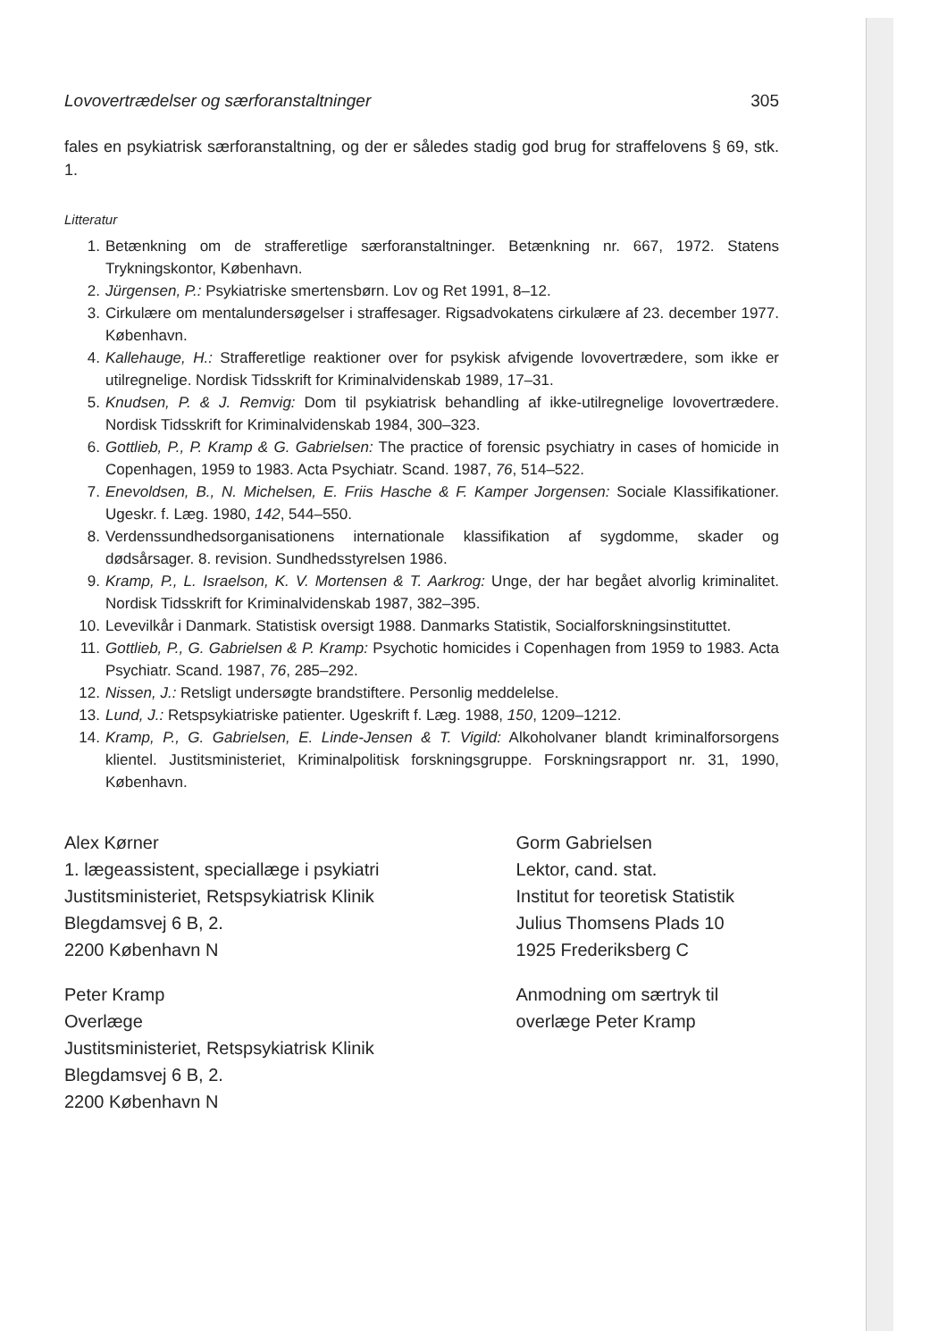Lovovertrædelser og særforanstaltninger 305
fales en psykiatrisk særforanstaltning, og der er således stadig god brug for straffelovens § 69, stk. 1.
Litteratur
1. Betænkning om de strafferetlige særforanstaltninger. Betænkning nr. 667, 1972. Statens Trykningskontor, København.
2. Jürgensen, P.: Psykiatriske smertensbørn. Lov og Ret 1991, 8–12.
3. Cirkulære om mentalundersøgelser i straffesager. Rigsadvokatens cirkulære af 23. december 1977. København.
4. Kallehauge, H.: Strafferetlige reaktioner over for psykisk afvigende lovovertrædere, som ikke er utilregnelige. Nordisk Tidsskrift for Kriminalvidenskab 1989, 17–31.
5. Knudsen, P. & J. Remvig: Dom til psykiatrisk behandling af ikke-utilregnelige lovovertrædere. Nordisk Tidsskrift for Kriminalvidenskab 1984, 300–323.
6. Gottlieb, P., P. Kramp & G. Gabrielsen: The practice of forensic psychiatry in cases of homicide in Copenhagen, 1959 to 1983. Acta Psychiatr. Scand. 1987, 76, 514–522.
7. Enevoldsen, B., N. Michelsen, E. Friis Hasche & F. Kamper Jorgensen: Sociale Klassifikationer. Ugeskr. f. Læg. 1980, 142, 544–550.
8. Verdenssundhedsorganisationens internationale klassifikation af sygdomme, skader og dødsårsager. 8. revision. Sundhedsstyrelsen 1986.
9. Kramp, P., L. Israelson, K. V. Mortensen & T. Aarkrog: Unge, der har begået alvorlig kriminalitet. Nordisk Tidsskrift for Kriminalvidenskab 1987, 382–395.
10. Levevilkår i Danmark. Statistisk oversigt 1988. Danmarks Statistik, Socialforskningsinstituttet.
11. Gottlieb, P., G. Gabrielsen & P. Kramp: Psychotic homicides i Copenhagen from 1959 to 1983. Acta Psychiatr. Scand. 1987, 76, 285–292.
12. Nissen, J.: Retsligt undersøgte brandstiftere. Personlig meddelelse.
13. Lund, J.: Retspsykiatriske patienter. Ugeskrift f. Læg. 1988, 150, 1209–1212.
14. Kramp, P., G. Gabrielsen, E. Linde-Jensen & T. Vigild: Alkoholvaner blandt kriminalforsorgens klientel. Justitsministeriet, Kriminalpolitisk forskningsgruppe. Forskningsrapport nr. 31, 1990, København.
Alex Kørner
1. lægeassistent, speciallæge i psykiatri
Justitsministeriet, Retspsykiatrisk Klinik
Blegdamsvej 6 B, 2.
2200 København N
Peter Kramp
Overlæge
Justitsministeriet, Retspsykiatrisk Klinik
Blegdamsvej 6 B, 2.
2200 København N
Gorm Gabrielsen
Lektor, cand. stat.
Institut for teoretisk Statistik
Julius Thomsens Plads 10
1925 Frederiksberg C
Anmodning om særtryk til
overlæge Peter Kramp